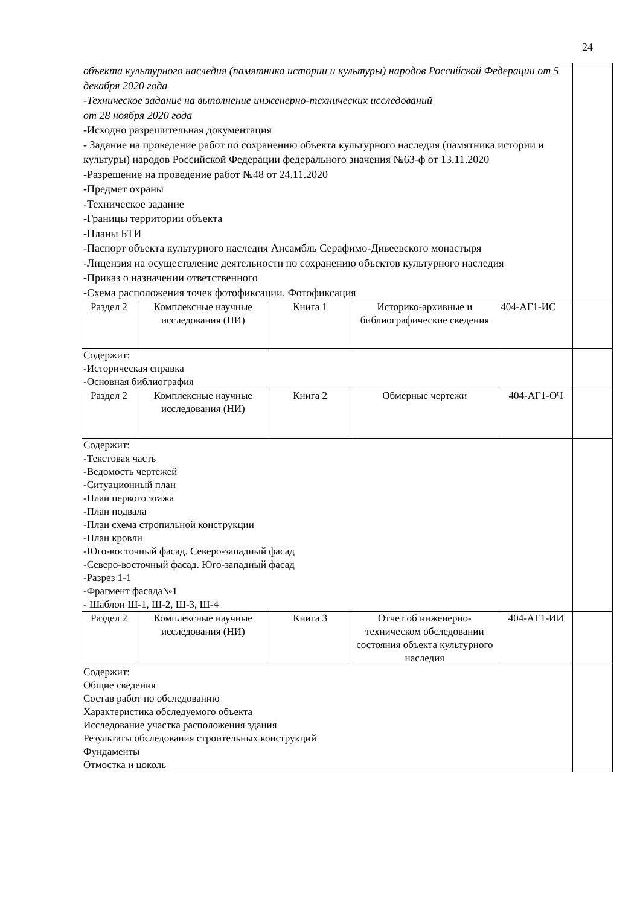24
| объекта культурного наследия (памятника истории и культуры) народов Российской Федерации от 5 декабря 2020 года -Техническое задание на выполнение инженерно-технических исследований от 28 ноября 2020 года -Исходно разрешительная документация - Задание на проведение работ по сохранению объекта культурного наследия (памятника истории и культуры) народов Российской Федерации федерального значения №63-ф от 13.11.2020 -Разрешение на проведение работ №48 от 24.11.2020 -Предмет охраны -Техническое задание -Границы территории объекта -Планы БТИ -Паспорт объекта культурного наследия Ансамбль Серафимо-Дивеевского монастыря -Лицензия на осуществление деятельности по сохранению объектов культурного наследия -Приказ о назначении ответственного -Схема расположения точек фотофиксации. Фотофиксация | | | | | |
| Раздел 2 | Комплексные научные исследования (НИ) | Книга 1 | Историко-архивные и библиографические сведения | 404-АГ1-ИС | |
| Содержит: -Историческая справка -Основная библиография | | | | | |
| Раздел 2 | Комплексные научные исследования (НИ) | Книга 2 | Обмерные чертежи | 404-АГ1-ОЧ | |
| Содержит: -Текстовая часть -Ведомость чертежей -Ситуационный план -План первого этажа -План подвала -План схема стропильной конструкции -План кровли -Юго-восточный фасад. Северо-западный фасад -Северо-восточный фасад. Юго-западный фасад -Разрез 1-1 -Фрагмент фасада№1 - Шаблон Ш-1, Ш-2, Ш-3, Ш-4 | | | | | |
| Раздел 2 | Комплексные научные исследования (НИ) | Книга 3 | Отчет об инженерно-техническом обследовании состояния объекта культурного наследия | 404-АГ1-ИИ | |
| Содержит: Общие сведения Состав работ по обследованию Характеристика обследуемого объекта Исследование участка расположения здания Результаты обследования строительных конструкций Фундаменты Отмостка и цоколь | | | | | |